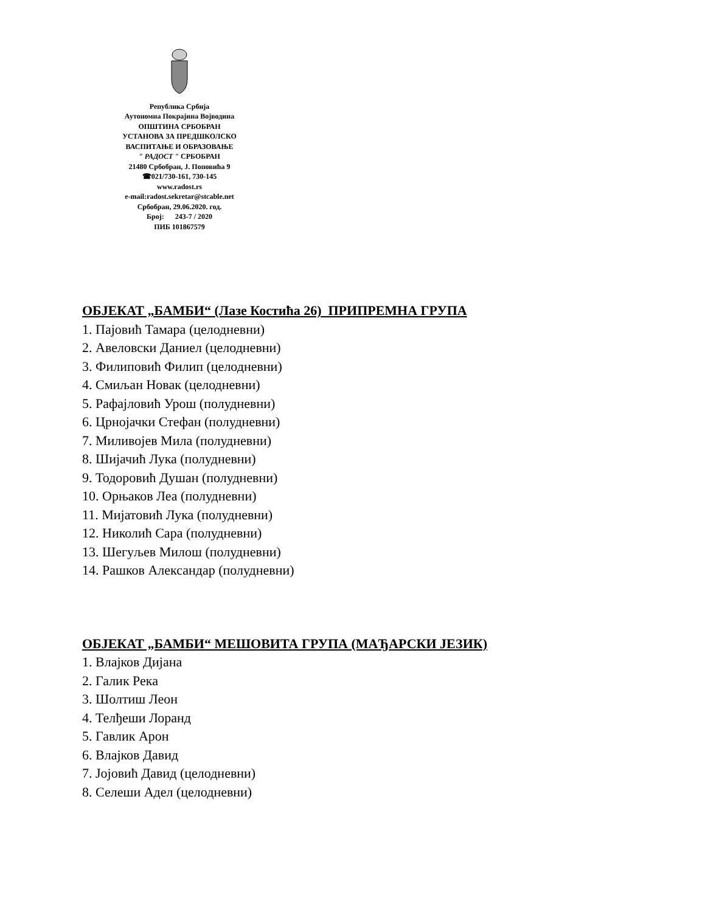Република Србија
Аутономна Покрајина Војводина
ОПШТИНА СРБОБРАН
УСТАНОВА ЗА ПРЕДШКОЛСКО
ВАСПИТАЊЕ И ОБРАЗОВАЊЕ
" РАДОСТ " СРБОБРАН
21480 Србобран, Ј. Поповића 9
☎021/730-161, 730-145
www.radost.rs
e-mail:radost.sekretar@stcable.net
Србобран, 29.06.2020. год.
Број: 243-7 / 2020
ПИБ 101867579
ОБЈЕКАТ „БАМБИ“ (Лазе Костића 26) ПРИПРЕМНА ГРУПА
1. Пајовић Тамара (целодневни)
2. Авеловски Даниел (целодневни)
3. Филиповић Филип (целодневни)
4. Смиљан Новак (целодневни)
5. Рафајловић Урош (полудневни)
6. Црнојачки Стефан (полудневни)
7. Миливојев Мила (полудневни)
8. Шијачић Лука (полудневни)
9. Тодоровић Душан (полудневни)
10. Орњаков Леа (полудневни)
11. Мијатовић Лука (полудневни)
12. Николић Сара (полудневни)
13. Шегуљев Милош (полудневни)
14. Рашков Александар (полудневни)
ОБЈЕКАТ „БАМБИ“ МЕШОВИТА ГРУПА (МАЂАРСКИ ЈЕЗИК)
1. Влајков Дијана
2. Галик Река
3. Шолтиш Леон
4. Телђеши Лоранд
5. Гавлик Арон
6. Влајков Давид
7. Јојовић Давид (целодневни)
8. Селеши Адел (целодневни)